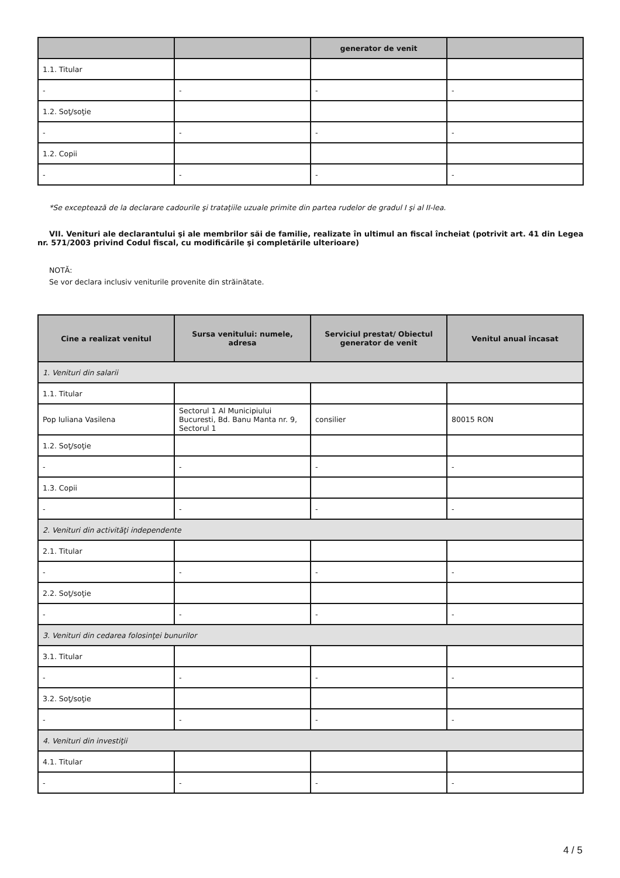| | | generator de venit | |
| --- | --- | --- | --- |
| 1.1. Titular | | | |
| - | - | - | - |
| 1.2. Soţ/soţie | | | |
| - | - | - | - |
| 1.2. Copii | | | |
| - | - | - | - |
*Se exceptează de la declarare cadourile şi trataţiile uzuale primite din partea rudelor de gradul I şi al II-lea.
VII. Venituri ale declarantului şi ale membrilor săi de familie, realizate în ultimul an fiscal încheiat (potrivit art. 41 din Legea nr. 571/2003 privind Codul fiscal, cu modificările şi completările ulterioare)
NOTĂ:
Se vor declara inclusiv veniturile provenite din străinătate.
| Cine a realizat venitul | Sursa venitului: numele, adresa | Serviciul prestat/ Obiectul generator de venit | Venitul anual încasat |
| --- | --- | --- | --- |
| 1. Venituri din salarii | | | |
| 1.1. Titular | | | |
| Pop Iuliana Vasilena | Sectorul 1 Al Municipiului Bucuresti, Bd. Banu Manta nr. 9, Sectorul 1 | consilier | 80015 RON |
| 1.2. Soţ/soţie | | | |
| - | - | - | - |
| 1.3. Copii | | | |
| - | - | - | - |
| 2. Venituri din activităţi independente | | | |
| 2.1. Titular | | | |
| - | - | - | - |
| 2.2. Soţ/soţie | | | |
| - | - | - | - |
| 3. Venituri din cedarea folosinţei bunurilor | | | |
| 3.1. Titular | | | |
| - | - | - | - |
| 3.2. Soţ/soţie | | | |
| - | - | - | - |
| 4. Venituri din investiţii | | | |
| 4.1. Titular | | | |
| - | - | - | - |
4 / 5